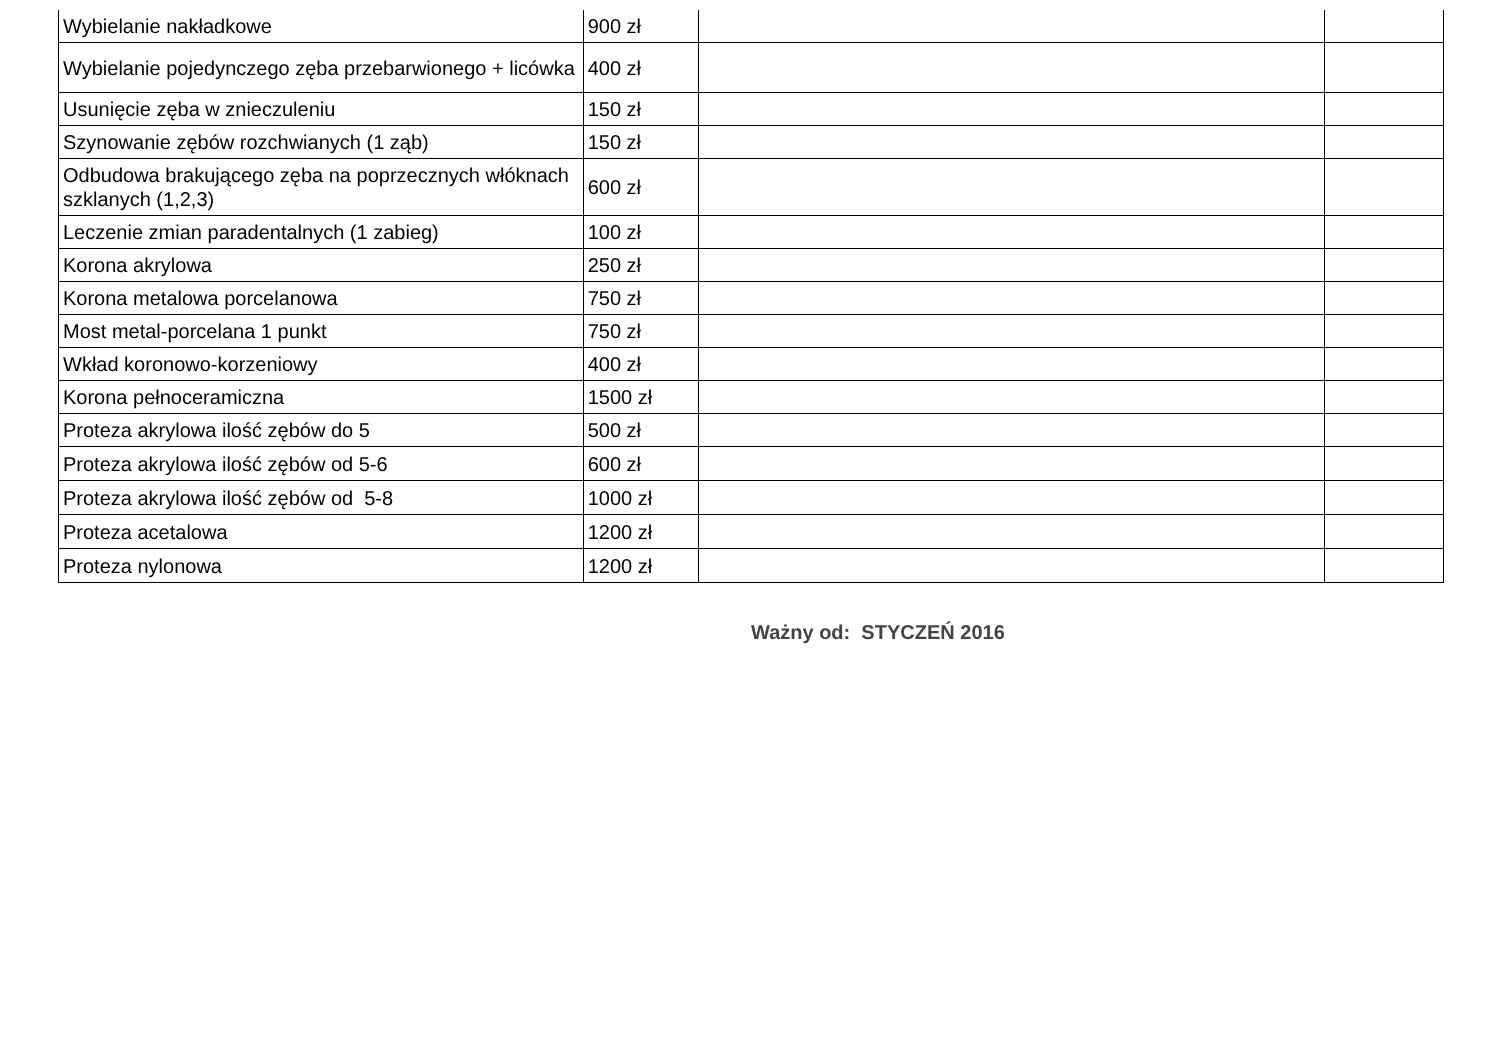| Wybielanie nakładkowe | 900 zł | | |
| Wybielanie pojedynczego zęba przebarwionego + licówka | 400 zł | | |
| Usunięcie zęba w znieczuleniu | 150 zł | | |
| Szynowanie zębów rozchwianych (1 ząb) | 150 zł | | |
| Odbudowa brakującego zęba na poprzecznych włóknach szklanych (1,2,3) | 600 zł | | |
| Leczenie zmian paradentalnych (1 zabieg) | 100 zł | | |
| Korona akrylowa | 250 zł | | |
| Korona metalowa porcelanowa | 750 zł | | |
| Most metal-porcelana 1 punkt | 750 zł | | |
| Wkład koronowo-korzeniowy | 400 zł | | |
| Korona pełnoceramiczna | 1500 zł | | |
| Proteza akrylowa ilość zębów do 5 | 500 zł | | |
| Proteza akrylowa ilość zębów od 5-6 | 600 zł | | |
| Proteza akrylowa ilość zębów od 5-8 | 1000 zł | | |
| Proteza acetalowa | 1200 zł | | |
| Proteza nylonowa | 1200 zł | | |
Ważny od: STYCZEŃ 2016